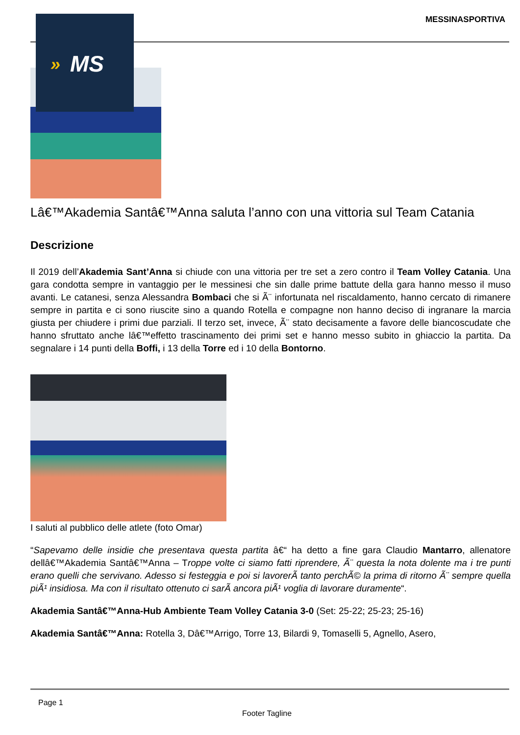MESSINASPORTIVA » MS
Lâ€™Akademia Santâ€™Anna saluta l’anno con una vittoria sul Team Catania
Descrizione
Il 2019 dell’Akademia Sant’Anna si chiude con una vittoria per tre set a zero contro il Team Volley Catania. Una gara condotta sempre in vantaggio per le messinesi che sin dalle prime battute della gara hanno messo il muso avanti. Le catanesi, senza Alessandra Bombaci che si Ã¨ infortunata nel riscaldamento, hanno cercato di rimanere sempre in partita e ci sono riuscite sino a quando Rotella e compagne non hanno deciso di ingranare la marcia giusta per chiudere i primi due parziali. Il terzo set, invece, Ã¨ stato decisamente a favore delle biancoscudate che hanno sfruttato anche lâ€™effetto trascinamento dei primi set e hanno messo subito in ghiaccio la partita. Da segnalare i 14 punti della Boffi, i 13 della Torre ed i 10 della Bontorno.
I saluti al pubblico delle atlete (foto Omar)
“Sapevamo delle insidie che presentava questa partita â€“ ha detto a fine gara Claudio Mantarro, allenatore dellâ€™Akademia Santâ€™Anna – Troppe volte ci siamo fatti riprendere, Ã¨ questa la nota dolente ma i tre punti erano quelli che servivano. Adesso si festeggia e poi si lavorerÃ tanto perchÃ© la prima di ritorno Ã¨ sempre quella piÃ¹ insidiosa. Ma con il risultato ottenuto ci sarÃ ancora piÃ¹ voglia di lavorare duramente“.
Akademia Santâ€™Anna-Hub Ambiente Team Volley Catania 3-0 (Set: 25-22; 25-23; 25-16)
Akademia Santâ€™Anna: Rotella 3, Dâ€™Arrigo, Torre 13, Bilardi 9, Tomaselli 5, Agnello, Asero,
Page 1
Footer Tagline